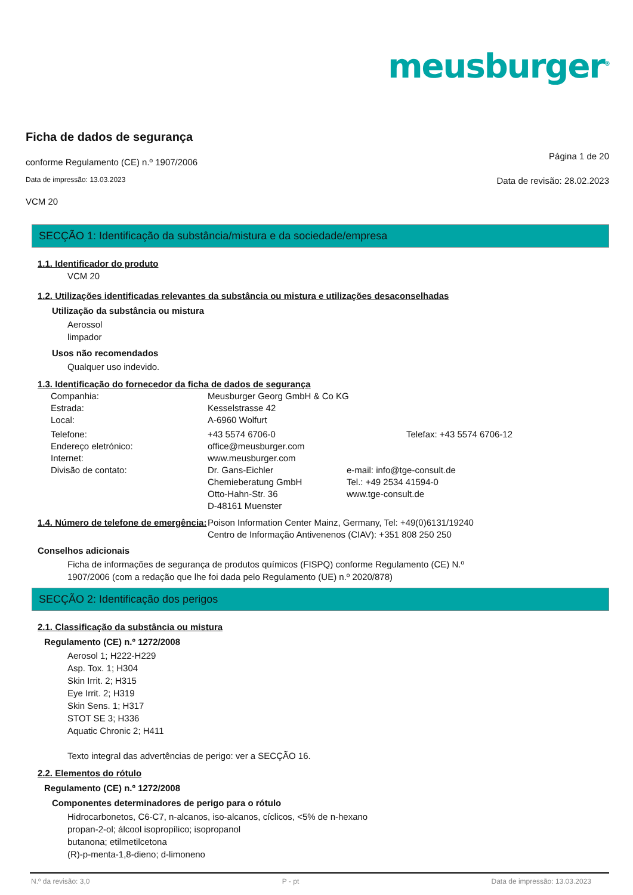meusburger<sup>®</sup>
Ficha de dados de segurança
conforme Regulamento (CE) n.º 1907/2006 Página 1 de 20
Data de impressão: 13.03.2023 Data de revisão: 28.02.2023
VCM 20
SECÇÃO 1: Identificação da substância/mistura e da sociedade/empresa
1.1. Identificador do produto
VCM 20
1.2. Utilizações identificadas relevantes da substância ou mistura e utilizações desaconselhadas
Utilização da substância ou mistura
Aerossol
limpador
Usos não recomendados
Qualquer uso indevido.
1.3. Identificação do fornecedor da ficha de dados de segurança
| Companhia: | Meusburger Georg GmbH & Co KG | |
| Estrada: | Kesselstrasse 42 | |
| Local: | A-6960 Wolfurt | |
| Telefone: | +43 5574 6706-0 | Telefax: +43 5574 6706-12 |
| Endereço eletrónico: | office@meusburger.com | |
| Internet: | www.meusburger.com | |
| Divisão de contato: | Dr. Gans-Eichler Chemieberatung GmbH Otto-Hahn-Str. 36 D-48161 Muenster | e-mail: info@tge-consult.de Tel.: +49 2534 41594-0 www.tge-consult.de |
| 1.4. Número de telefone de emergência: | Poison Information Center Mainz, Germany, Tel: +49(0)6131/19240 Centro de Informação Antivenenos (CIAV): +351 808 250 250 |
Conselhos adicionais
Ficha de informações de segurança de produtos químicos (FISPQ) conforme Regulamento (CE) N.º
1907/2006 (com a redação que lhe foi dada pelo Regulamento (UE) n.º 2020/878)
SECÇÃO 2: Identificação dos perigos
2.1. Classificação da substância ou mistura
Regulamento (CE) n.º 1272/2008
Aerosol 1; H222-H229
Asp. Tox. 1; H304
Skin Irrit. 2; H315
Eye Irrit. 2; H319
Skin Sens. 1; H317
STOT SE 3; H336
Aquatic Chronic 2; H411
Texto integral das advertências de perigo: ver a SECÇÃO 16.
2.2. Elementos do rótulo
Regulamento (CE) n.º 1272/2008
Componentes determinadores de perigo para o rótulo
Hidrocarbonetos, C6-C7, n-alcanos, iso-alcanos, cíclicos, <5% de n-hexano
propan-2-ol; álcool isopropílico; isopropanol
butanona; etilmetilcetona
(R)-p-menta-1,8-dieno; d-limoneno
N.º da revisão: 3,0 P - pt Data de impressão: 13.03.2023